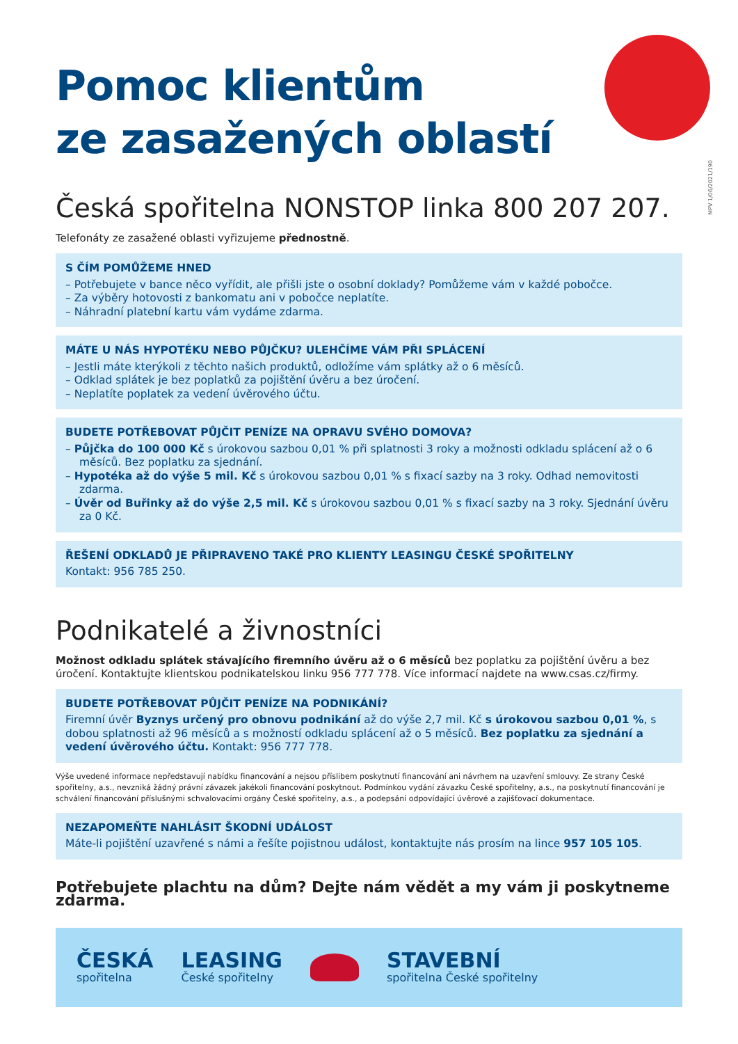MPV 1/06/2021/190
Pomoc klientům
ze zasažených oblastí
Česká spořitelna NONSTOP linka 800 207 207.
Telefonáty ze zasažené oblasti vyřizujeme přednostně.
S ČÍM POMŮŽEME HNED
– Potřebujete v bance něco vyřídit, ale přišli jste o osobní doklady? Pomůžeme vám v každé pobočce.
– Za výběry hotovosti z bankomatu ani v pobočce neplatíte.
– Náhradní platební kartu vám vydáme zdarma.
MÁTE U NÁS HYPOTÉKU NEBO PŮJČKU? ULEHČÍME VÁM PŘI SPLÁCENÍ
– Jestli máte kterýkoli z těchto našich produktů, odložíme vám splátky až o 6 měsíců.
– Odklad splátek je bez poplatků za pojištění úvěru a bez úročení.
– Neplatíte poplatek za vedení úvěrového účtu.
BUDETE POTŘEBOVAT PŮJČIT PENÍZE NA OPRAVU SVÉHO DOMOVA?
– Půjčka do 100 000 Kč s úrokovou sazbou 0,01 % při splatnosti 3 roky a možnosti odkladu splácení až o 6 měsíců. Bez poplatku za sjednání.
– Hypotéka až do výše 5 mil. Kč s úrokovou sazbou 0,01 % s fixací sazby na 3 roky. Odhad nemovitosti zdarma.
– Úvěr od Buřinky až do výše 2,5 mil. Kč s úrokovou sazbou 0,01 % s fixací sazby na 3 roky. Sjednání úvěru za 0 Kč.
ŘEŠENÍ ODKLADŮ JE PŘIPRAVENO TAKÉ PRO KLIENTY LEASINGU ČESKÉ SPOŘITELNY
Kontakt: 956 785 250.
Podnikatelé a živnostníci
Možnost odkladu splátek stávajícího firemního úvěru až o 6 měsíců bez poplatku za pojištění úvěru a bez úročení. Kontaktujte klientskou podnikatelskou linku 956 777 778. Více informací najdete na www.csas.cz/firmy.
BUDETE POTŘEBOVAT PŮJČIT PENÍZE NA PODNIKÁNÍ?
Firemní úvěr Byznys určený pro obnovu podnikání až do výše 2,7 mil. Kč s úrokovou sazbou 0,01 %, s dobou splatnosti až 96 měsíců a s možností odkladu splácení až o 5 měsíců. Bez poplatku za sjednání a vedení úvěrového účtu. Kontakt: 956 777 778.
Výše uvedené informace nepředstavují nabídku financování a nejsou příslibem poskytnutí financování ani návrhem na uzavření smlouvy. Ze strany České spořitelny, a.s., nevzniká žádný právní závazek jakékoli financování poskytnout. Podmínkou vydání závazku České spořitelny, a.s., na poskytnutí financování je schválení financování příslušnými schvalovacími orgány České spořitelny, a.s., a podepsání odpovídající úvěrové a zajišťovací dokumentace.
NEZAPOMEŇTE NAHLÁSIT ŠKODNÍ UDÁLOST
Máte-li pojištění uzavřené s námi a řešíte pojistnou událost, kontaktujte nás prosím na lince 957 105 105.
Potřebujete plachtu na dům? Dejte nám vědět a my vám ji poskytneme zdarma.
ČESKÁ
spořitelna
LEASING
České spořitelny
STAVEBNÍ
spořitelna České spořitelny